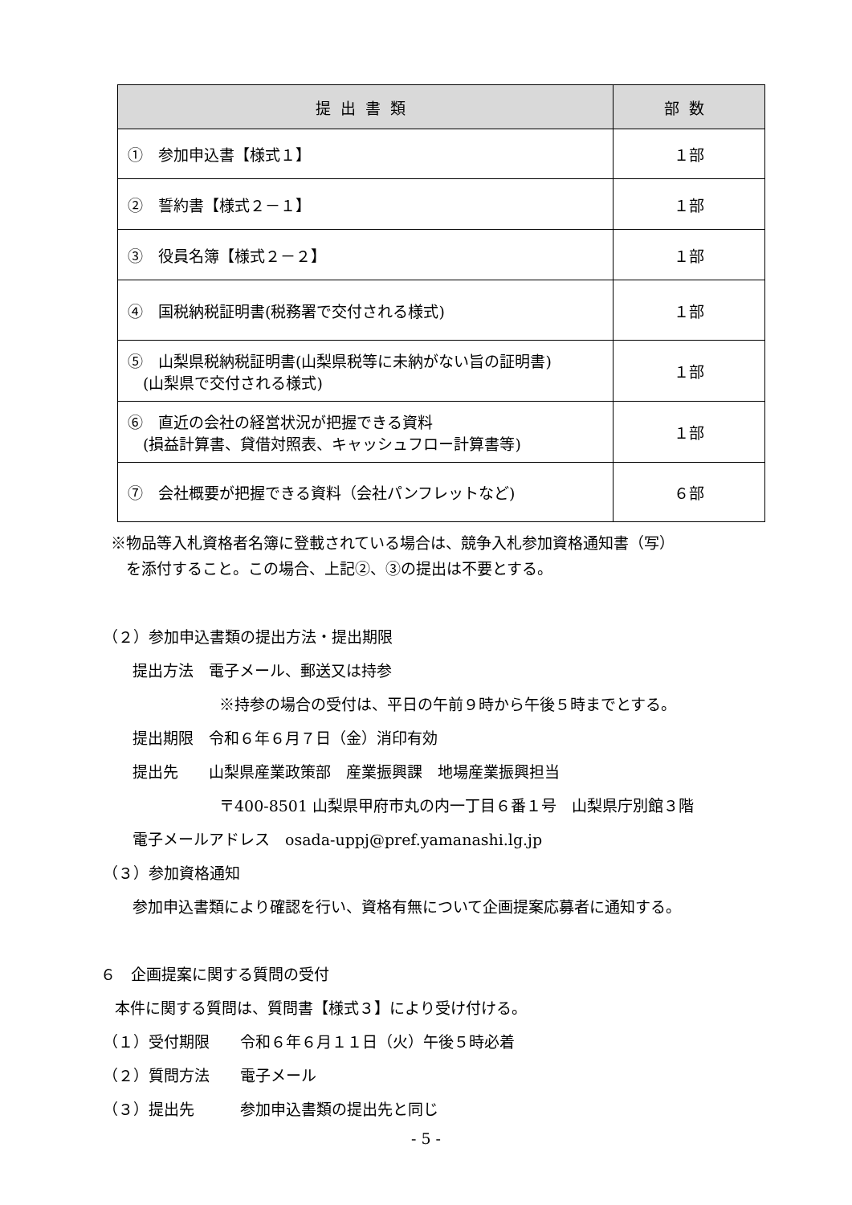| 提出書類 | 部数 |
| --- | --- |
| ① 参加申込書【様式１】 | １部 |
| ② 誓約書【様式２－１】 | １部 |
| ③ 役員名簿【様式２－２】 | １部 |
| ④ 国税納税証明書(税務署で交付される様式) | １部 |
| ⑤ 山梨県税納税証明書(山梨県税等に未納がない旨の証明書) (山梨県で交付される様式) | １部 |
| ⑥ 直近の会社の経営状況が把握できる資料 (損益計算書、貸借対照表、キャッシュフロー計算書等) | １部 |
| ⑦ 会社概要が把握できる資料（会社パンフレットなど) | ６部 |
※物品等入札資格者名簿に登載されている場合は、競争入札参加資格通知書（写）
　を添付すること。この場合、上記②、③の提出は不要とする。
（２）参加申込書類の提出方法・提出期限
提出方法　電子メール、郵送又は持参
※持参の場合の受付は、平日の午前９時から午後５時までとする。
提出期限　令和６年６月７日（金）消印有効
提出先　　山梨県産業政策部　産業振興課　地場産業振興担当
〒400-8501 山梨県甲府市丸の内一丁目６番１号　山梨県庁別館３階
電子メールアドレス　osada-uppj@pref.yamanashi.lg.jp
（３）参加資格通知
参加申込書類により確認を行い、資格有無について企画提案応募者に通知する。
６　企画提案に関する質問の受付
本件に関する質問は、質問書【様式３】により受け付ける。
（１）受付期限　　令和６年６月１１日（火）午後５時必着
（２）質問方法　　電子メール
（３）提出先　　　参加申込書類の提出先と同じ
- 5 -